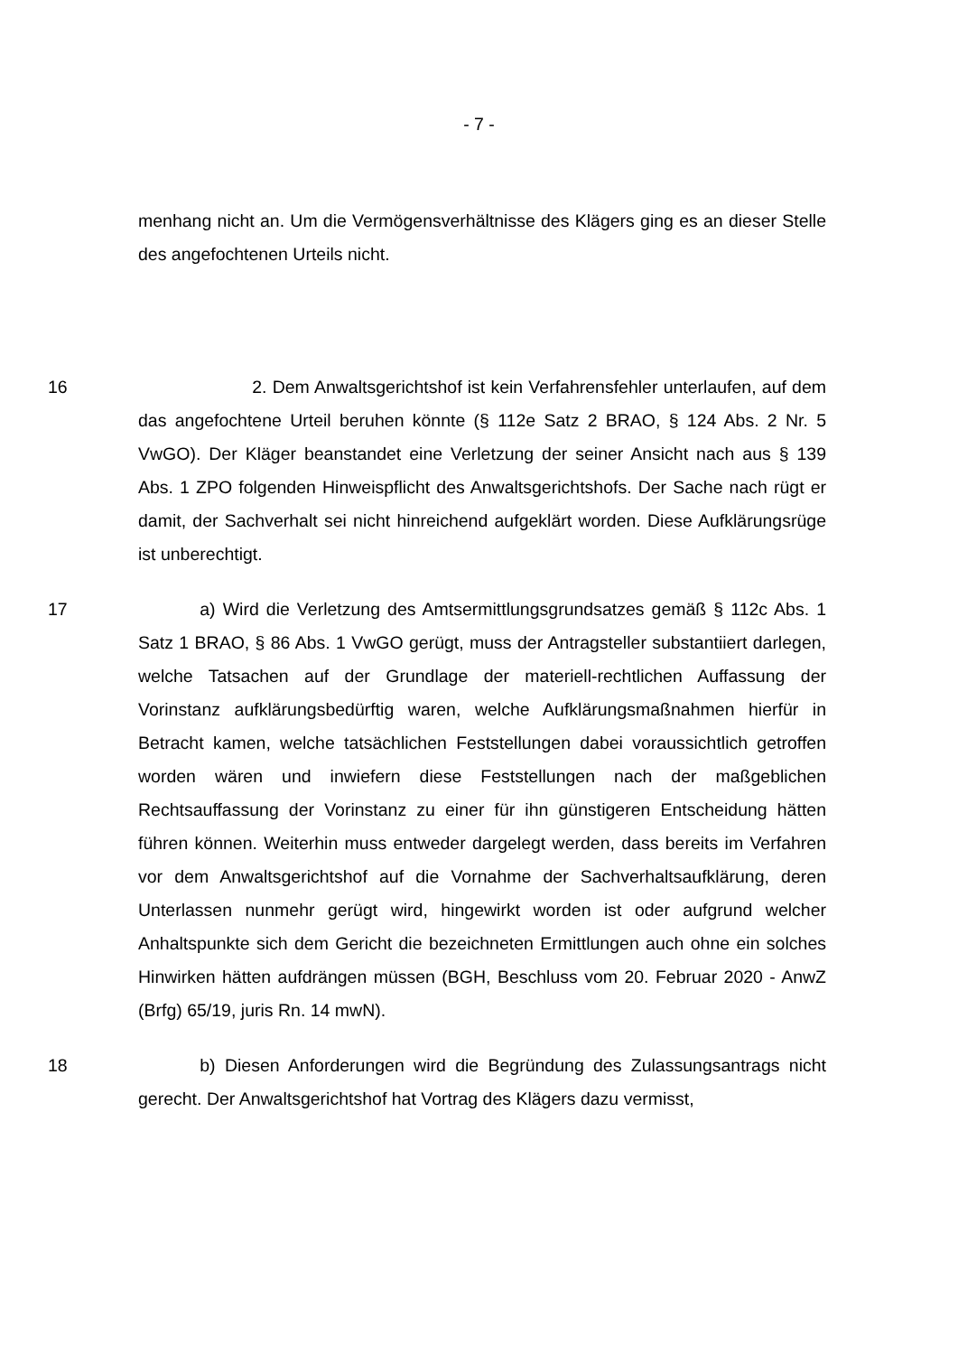- 7 -
menhang nicht an. Um die Vermögensverhältnisse des Klägers ging es an dieser Stelle des angefochtenen Urteils nicht.
16     2. Dem Anwaltsgerichtshof ist kein Verfahrensfehler unterlaufen, auf dem das angefochtene Urteil beruhen könnte (§ 112e Satz 2 BRAO, § 124 Abs. 2 Nr. 5 VwGO). Der Kläger beanstandet eine Verletzung der seiner Ansicht nach aus § 139 Abs. 1 ZPO folgenden Hinweispflicht des Anwaltsgerichtshofs. Der Sache nach rügt er damit, der Sachverhalt sei nicht hinreichend aufgeklärt worden. Diese Aufklärungsrüge ist unberechtigt.
17     a) Wird die Verletzung des Amtsermittlungsgrundsatzes gemäß § 112c Abs. 1 Satz 1 BRAO, § 86 Abs. 1 VwGO gerügt, muss der Antragsteller substantiiert darlegen, welche Tatsachen auf der Grundlage der materiell-rechtlichen Auffassung der Vorinstanz aufklärungsbedürftig waren, welche Aufklärungsmaßnahmen hierfür in Betracht kamen, welche tatsächlichen Feststellungen dabei voraussichtlich getroffen worden wären und inwiefern diese Feststellungen nach der maßgeblichen Rechtsauffassung der Vorinstanz zu einer für ihn günstigeren Entscheidung hätten führen können. Weiterhin muss entweder dargelegt werden, dass bereits im Verfahren vor dem Anwaltsgerichtshof auf die Vornahme der Sachverhaltsaufklärung, deren Unterlassen nunmehr gerügt wird, hingewirkt worden ist oder aufgrund welcher Anhaltspunkte sich dem Gericht die bezeichneten Ermittlungen auch ohne ein solches Hinwirken hätten aufdrängen müssen (BGH, Beschluss vom 20. Februar 2020 - AnwZ (Brfg) 65/19, juris Rn. 14 mwN).
18     b) Diesen Anforderungen wird die Begründung des Zulassungsantrags nicht gerecht. Der Anwaltsgerichtshof hat Vortrag des Klägers dazu vermisst,